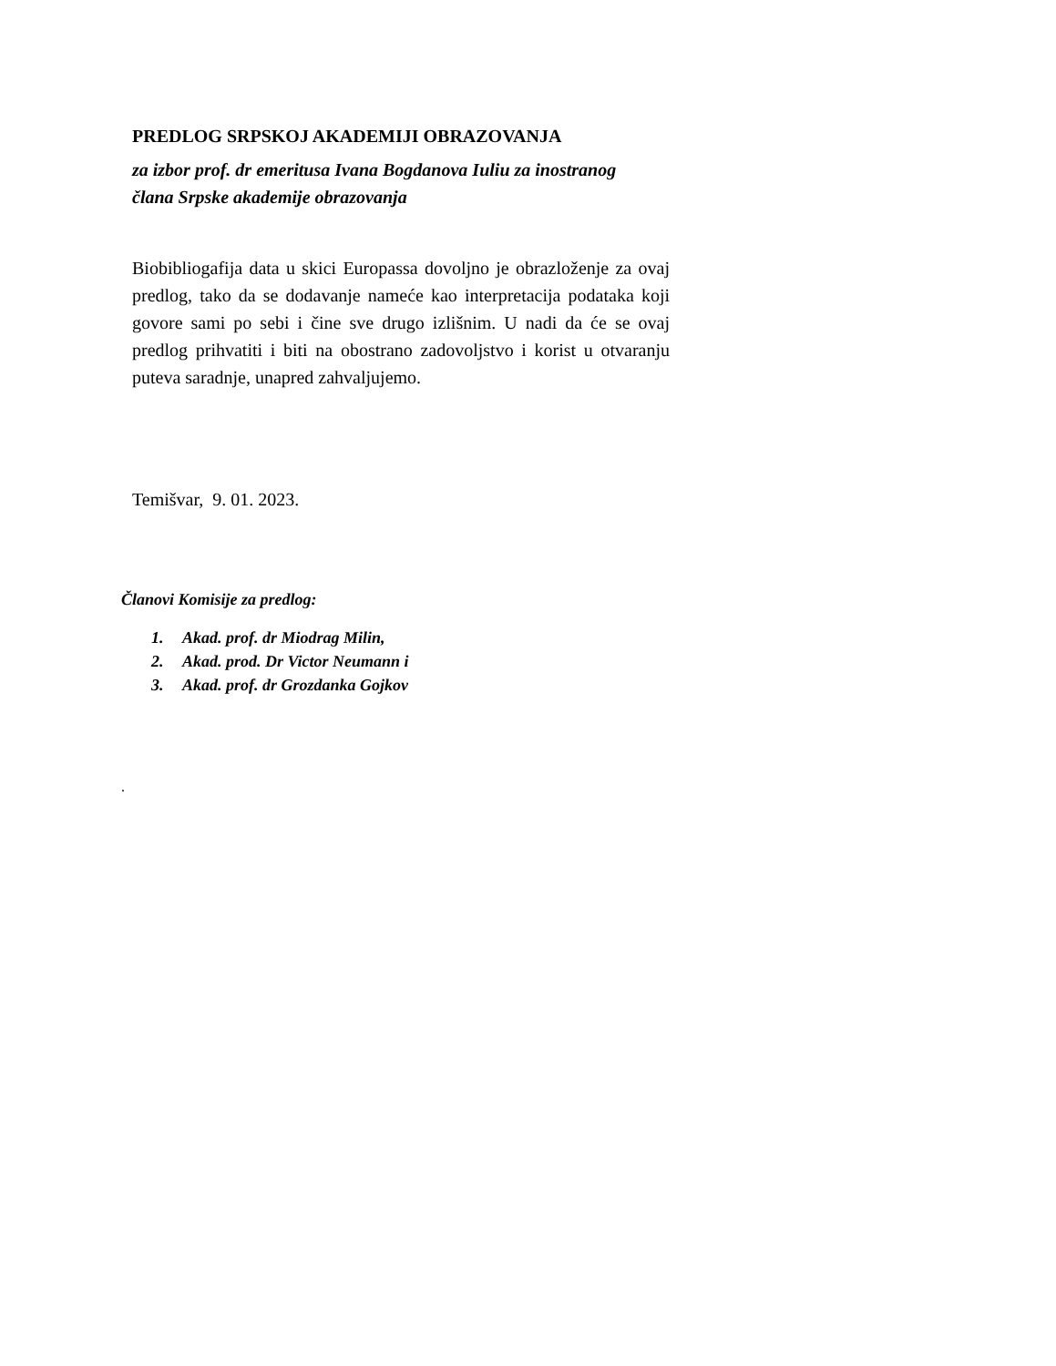PREDLOG SRPSKOJ AKADEMIJI OBRAZOVANJA
za izbor prof. dr emeritusa Ivana Bogdanova Iuliu za inostranog
člana Srpske akademije obrazovanja
Biobibliogafija data u skici Europassa dovoljno je obrazloženje za ovaj predlog, tako da se dodavanje nameće kao interpretacija podataka koji govore sami po sebi i čine sve drugo izlišnim. U nadi da će se ovaj predlog prihvatiti i biti na obostrano zadovoljstvo i korist u otvaranju puteva saradnje, unapred zahvaljujemo.
Temišvar, 9. 01. 2023.
Članovi Komisije za predlog:
1. Akad. prof. dr Miodrag Milin,
2. Akad. prod. Dr Victor Neumann i
3. Akad. prof. dr Grozdanka Gojkov
.